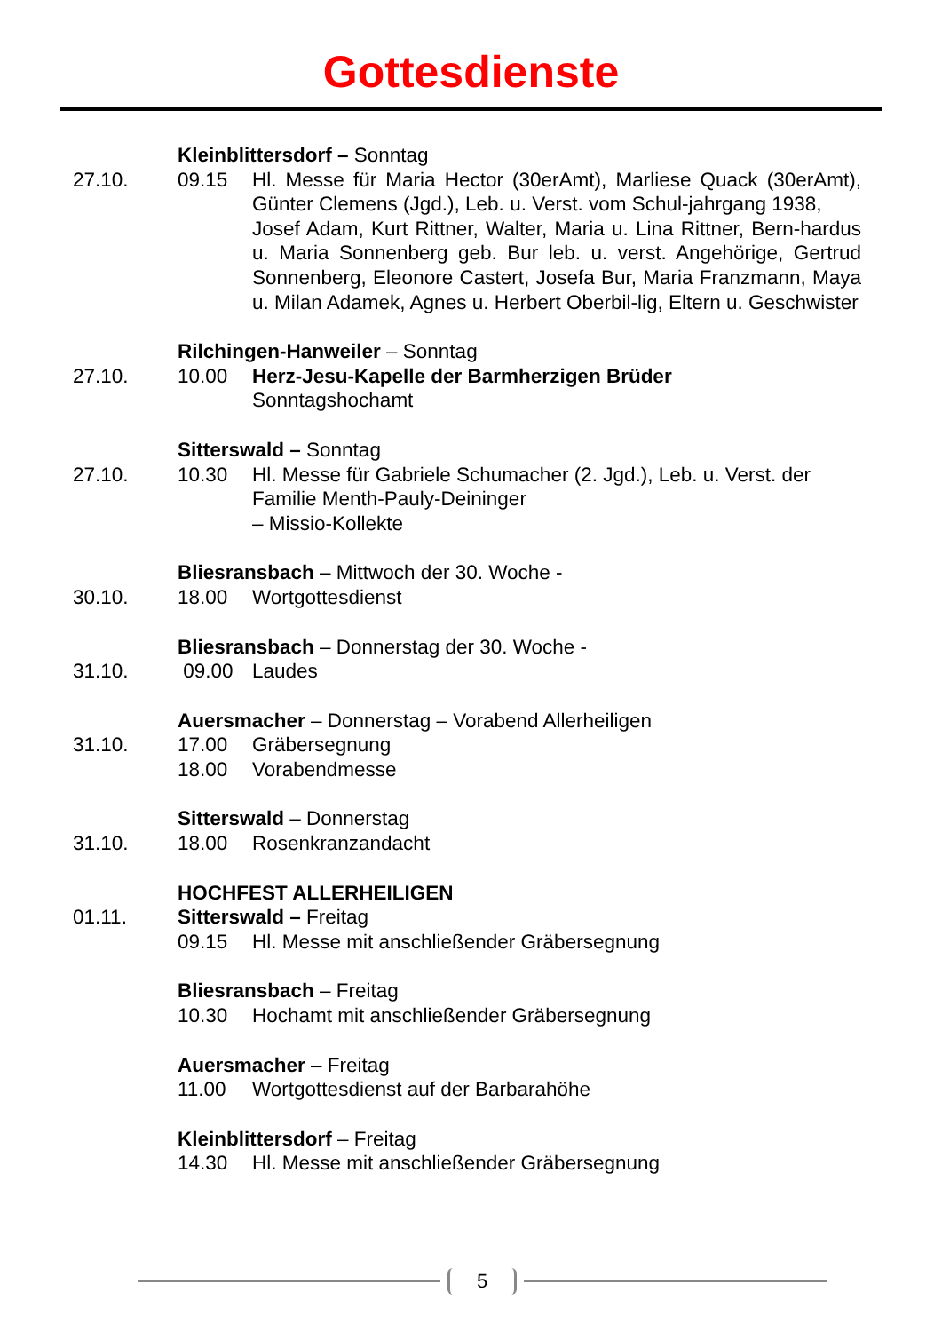Gottesdienste
Kleinblittersdorf – Sonntag
27.10.
09.15
Hl. Messe für Maria Hector (30erAmt), Marliese Quack (30erAmt), Günter Clemens (Jgd.), Leb. u. Verst. vom Schul-jahrgang 1938,
Josef Adam, Kurt Rittner, Walter, Maria u. Lina Rittner, Bern-hardus u. Maria Sonnenberg geb. Bur leb. u. verst. Angehörige, Gertrud Sonnenberg, Eleonore Castert, Josefa Bur, Maria Franzmann, Maya u. Milan Adamek, Agnes u. Herbert Oberbil-lig, Eltern u. Geschwister
Rilchingen-Hanweiler – Sonntag
27.10.
10.00
Herz-Jesu-Kapelle der Barmherzigen Brüder
Sonntagshochamt
Sitterswald – Sonntag
27.10.
10.30
Hl. Messe für Gabriele Schumacher (2. Jgd.), Leb. u. Verst. der Familie Menth-Pauly-Deininger
– Missio-Kollekte
Bliesransbach – Mittwoch der 30. Woche -
30.10.
18.00
Wortgottesdienst
Bliesransbach – Donnerstag der 30. Woche -
31.10.
09.00
Laudes
Auersmacher – Donnerstag – Vorabend Allerheiligen
31.10.
17.00
Gräbersegnung
18.00
Vorabendmesse
Sitterswald – Donnerstag
31.10.
18.00
Rosenkranzandacht
HOCHFEST ALLERHEILIGEN
01.11.
Sitterswald – Freitag
09.15
Hl. Messe mit anschließender Gräbersegnung
Bliesransbach – Freitag
10.30
Hochamt mit anschließender Gräbersegnung
Auersmacher – Freitag
11.00
Wortgottesdienst auf der Barbarahöhe
Kleinblittersdorf – Freitag
14.30
Hl. Messe mit anschließender Gräbersegnung
5